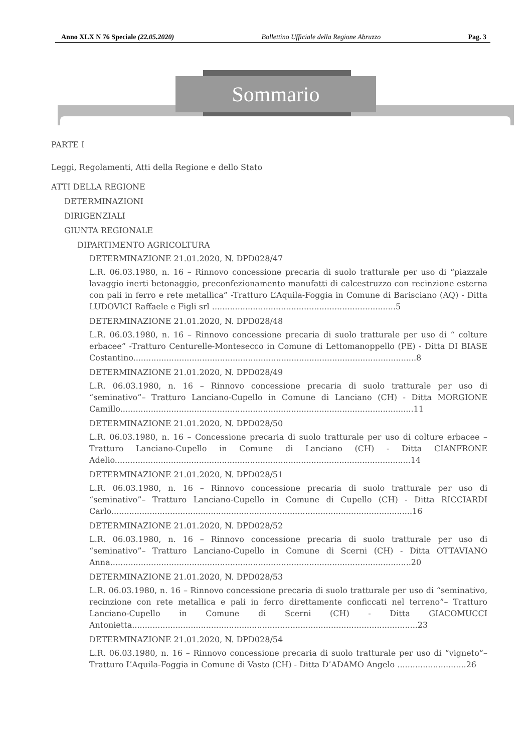Anno XLX N 76 Speciale (22.05.2020) Bollettino Ufficiale della Regione Abruzzo Pag. 3
Sommario
PARTE I
Leggi, Regolamenti, Atti della Regione e dello Stato
ATTI DELLA REGIONE
DETERMINAZIONI
DIRIGENZIALI
GIUNTA REGIONALE
DIPARTIMENTO AGRICOLTURA
DETERMINAZIONE 21.01.2020, N. DPD028/47
L.R. 06.03.1980, n. 16 – Rinnovo concessione precaria di suolo tratturale per uso di “piazzale lavaggio inerti betonaggio, preconfezionamento manufatti di calcestruzzo con recinzione esterna con pali in ferro e rete metallica” -Tratturo L’Aquila-Foggia in Comune di Barisciano (AQ) - Ditta LUDOVICI Raffaele e Figli srl ........................................................................5
DETERMINAZIONE 21.01.2020, N. DPD028/48
L.R. 06.03.1980, n. 16 – Rinnovo concessione precaria di suolo tratturale per uso di “ colture erbacee” -Tratturo Centurelle-Montesecco in Comune di Lettomanoppello (PE) - Ditta DI BIASE Costantino...............................................................................................................8
DETERMINAZIONE 21.01.2020, N. DPD028/49
L.R. 06.03.1980, n. 16 – Rinnovo concessione precaria di suolo tratturale per uso di “seminativo”– Tratturo Lanciano-Cupello in Comune di Lanciano (CH) - Ditta MORGIONE Camillo...................................................................................................................11
DETERMINAZIONE 21.01.2020, N. DPD028/50
L.R. 06.03.1980, n. 16 – Concessione precaria di suolo tratturale per uso di colture erbacee – Tratturo Lanciano-Cupello in Comune di Lanciano (CH) - Ditta CIANFRONE Adelio....................................................................................................................14
DETERMINAZIONE 21.01.2020, N. DPD028/51
L.R. 06.03.1980, n. 16 – Rinnovo concessione precaria di suolo tratturale per uso di “seminativo”– Tratturo Lanciano-Cupello in Comune di Cupello (CH) - Ditta RICCIARDI Carlo......................................................................................................................16
DETERMINAZIONE 21.01.2020, N. DPD028/52
L.R. 06.03.1980, n. 16 – Rinnovo concessione precaria di suolo tratturale per uso di “seminativo”– Tratturo Lanciano-Cupello in Comune di Scerni (CH) - Ditta OTTAVIANO Anna......................................................................................................................20
DETERMINAZIONE 21.01.2020, N. DPD028/53
L.R. 06.03.1980, n. 16 – Rinnovo concessione precaria di suolo tratturale per uso di “seminativo, recinzione con rete metallica e pali in ferro direttamente conficcati nel terreno”– Tratturo Lanciano-Cupello in Comune di Scerni (CH) - Ditta GIACOMUCCI Antonietta................................................................................................................23
DETERMINAZIONE 21.01.2020, N. DPD028/54
L.R. 06.03.1980, n. 16 – Rinnovo concessione precaria di suolo tratturale per uso di “vigneto”– Tratturo L’Aquila-Foggia in Comune di Vasto (CH) - Ditta D’ADAMO Angelo ...........................26